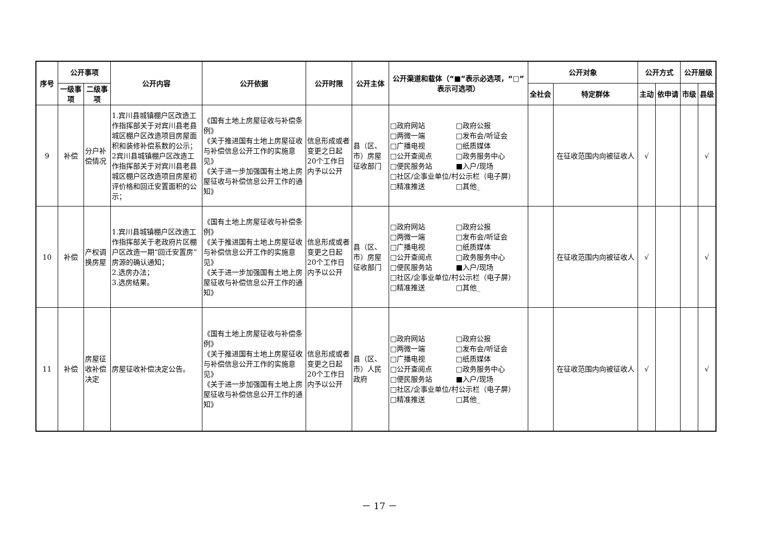| 序号 | 公开事项 | | 公开内容 | 公开依据 | 公开时限 | 公开主体 | 公开渠道和载体（“■”表示必选项，“□”表示可选项） | 公开对象 | | 公开方式 | | 公开层级 | |
| --- | --- | --- | --- | --- | --- | --- | --- | --- | --- | --- | --- | --- | --- |
| | 一级事项 | 二级事项 | | | | | | 全社会 | 特定群体 | 主动 | 依申请 | 市级 | 县级 |
| 9 | 补偿 | 分户补偿情况 | 1.宾川县城镇棚户区改造工作指挥部关于对宾川县老县城区棚户区改造项目房屋面积和装修补偿系数的公示； 2宾川县城镇棚户区改造工作指挥部关于对宾川县老县城区棚户区改造项目房屋初评价格和回迁安置面积的公示； | 《国有土地上房屋征收与补偿条例》 《关于推进国有土地上房屋征收与补偿信息公开工作的实施意见》 《关于进一步加强国有土地上房屋征收与补偿信息公开工作的通知》 | 信息形成或者变更之日起20个工作日内予以公开 | 县（区、市）房屋征收部门 | □政府网站 □政府公报 □两微一端 □发布会/听证会 □广播电视 □纸质媒体 □公开查阅点 □政务服务中心 □便民服务站 ■入户/现场 □社区/企事业单位/村公示栏（电子屏） □精准推送 □其他_ | | 在征收范围内向被征收人 | √ | | | √ |
| 10 | 补偿 | 产权调换房屋 | 1.宾川县城镇棚户区改造工作指挥部关于老政府片区棚户区改造一期“回迁安置房”房源的确认通知； 2.选房办法； 3.选房结果。 | 《国有土地上房屋征收与补偿条例》 《关于推进国有土地上房屋征收与补偿信息公开工作的实施意见》 《关于进一步加强国有土地上房屋征收与补偿信息公开工作的通知》 | 信息形成或者变更之日起20个工作日内予以公开 | 县（区、市）房屋征收部门 | □政府网站 □政府公报 □两微一端 □发布会/听证会 □广播电视 □纸质媒体 □公开查阅点 □政务服务中心 □便民服务站 ■入户/现场 □社区/企事业单位/村公示栏（电子屏） □精准推送 □其他_ | | 在征收范围内向被征收人 | √ | | | √ |
| 11 | 补偿 | 房屋征收补偿决定 | 房屋征收补偿决定公告。 | 《国有土地上房屋征收与补偿条例》 《关于推进国有土地上房屋征收与补偿信息公开工作的实施意见》 《关于进一步加强国有土地上房屋征收与补偿信息公开工作的通知》 | 信息形成或者变更之日起20个工作日内予以公开 | 县（区、市）人民政府 | □政府网站 □政府公报 □两微一端 □发布会/听证会 □广播电视 □纸质媒体 □公开查阅点 □政务服务中心 □便民服务站 ■入户/现场 □社区/企事业单位/村公示栏（电子屏） □精准推送 □其他_ | | 在征收范围内向被征收人 | √ | | | √ |
－ 17 －